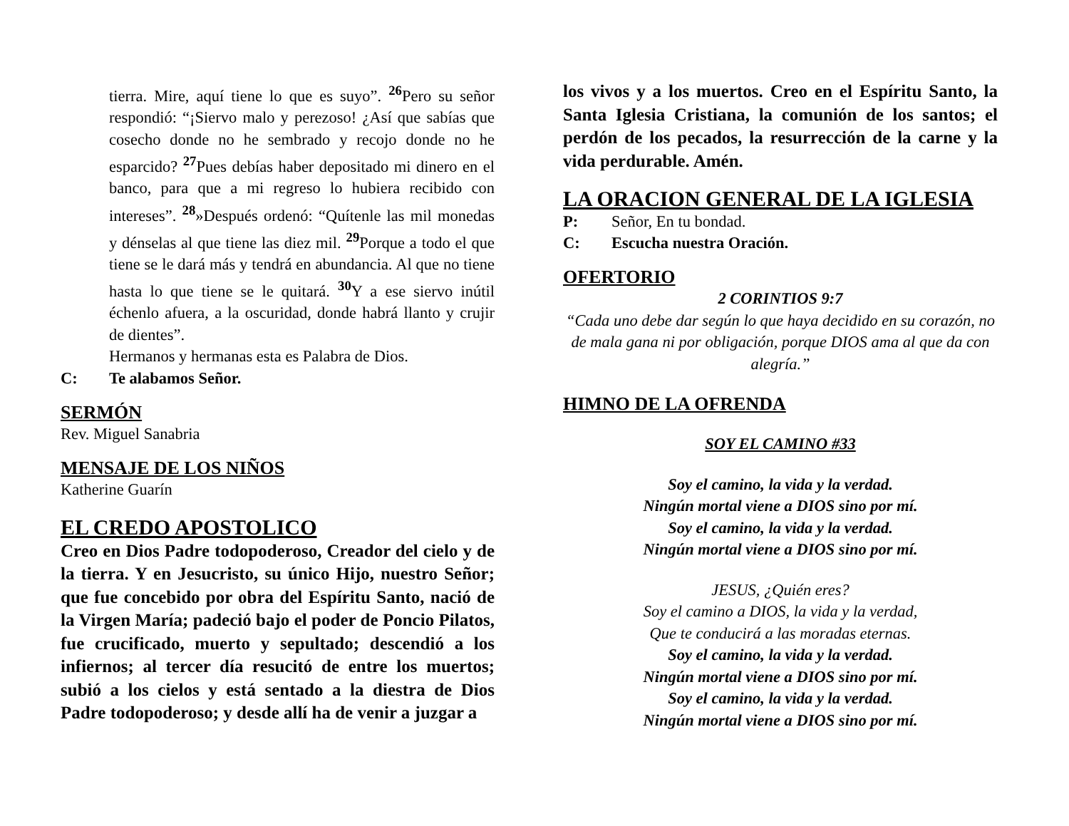tierra. Mire, aquí tiene lo que es suyo”. <sup>26</sup>Pero su señor respondió: “¡Siervo malo y perezoso! ¿Así que sabías que cosecho donde no he sembrado y recojo donde no he esparcido? <sup>27</sup>Pues debías haber depositado mi dinero en el banco, para que a mi regreso lo hubiera recibido con intereses”. <sup>28</sup>»Después ordenó: “Quítenle las mil monedas y dénselas al que tiene las diez mil. <sup>29</sup>Porque a todo el que tiene se le dará más y tendrá en abundancia. Al que no tiene hasta lo que tiene se le quitará. <sup>30</sup>Y a ese siervo inútil échenlo afuera, a la oscuridad, donde habrá llanto y crujir de dientes”.
Hermanos y hermanas esta es Palabra de Dios.
C: Te alabamos Señor.
SERMÓN
Rev. Miguel Sanabria
MENSAJE DE LOS NIÑOS
Katherine Guarín
EL CREDO APOSTOLICO
Creo en Dios Padre todopoderoso, Creador del cielo y de la tierra. Y en Jesucristo, su único Hijo, nuestro Señor; que fue concebido por obra del Espíritu Santo, nació de la Virgen María; padeció bajo el poder de Poncio Pilatos, fue crucificado, muerto y sepultado; descendió a los infiernos; al tercer día resucitó de entre los muertos; subió a los cielos y está sentado a la diestra de Dios Padre todopoderoso; y desde allí ha de venir a juzgar a
los vivos y a los muertos. Creo en el Espíritu Santo, la Santa Iglesia Cristiana, la comunión de los santos; el perdón de los pecados, la resurrección de la carne y la vida perdurable. Amén.
LA ORACION GENERAL DE LA IGLESIA
P: Señor, En tu bondad.
C: Escucha nuestra Oración.
OFERTORIO
2 CORINTIOS 9:7
“Cada uno debe dar según lo que haya decidido en su corazón, no de mala gana ni por obligación, porque DIOS ama al que da con alegría.”
HIMNO DE LA OFRENDA
SOY EL CAMINO #33
Soy el camino, la vida y la verdad.
Ningún mortal viene a DIOS sino por mí.
Soy el camino, la vida y la verdad.
Ningún mortal viene a DIOS sino por mí.
JESUS, ¿Quién eres?
Soy el camino a DIOS, la vida y la verdad,
Que te conducirá a las moradas eternas.
Soy el camino, la vida y la verdad.
Ningún mortal viene a DIOS sino por mí.
Soy el camino, la vida y la verdad.
Ningún mortal viene a DIOS sino por mí.